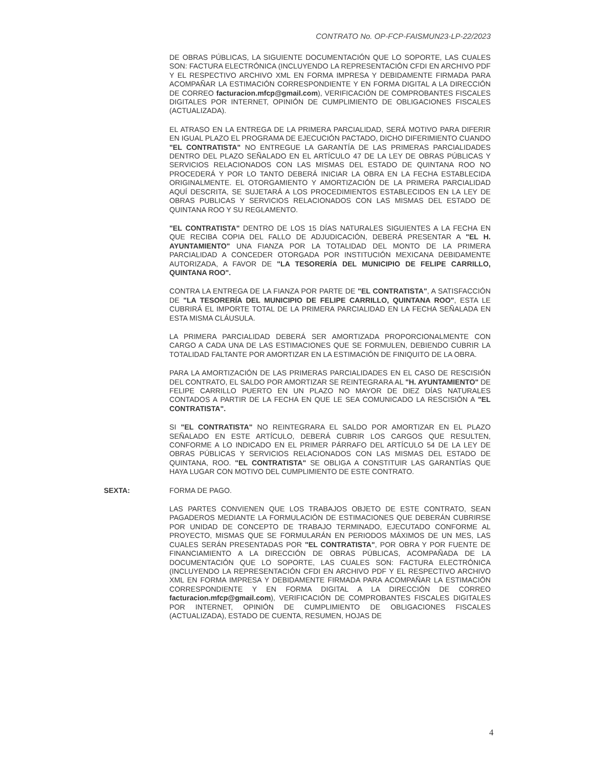CONTRATO No. OP-FCP-FAISMUN23-LP-22/2023
DE OBRAS PÚBLICAS, LA SIGUIENTE DOCUMENTACIÓN QUE LO SOPORTE, LAS CUALES SON: FACTURA ELECTRÓNICA (INCLUYENDO LA REPRESENTACIÓN CFDI EN ARCHIVO PDF Y EL RESPECTIVO ARCHIVO XML EN FORMA IMPRESA Y DEBIDAMENTE FIRMADA PARA ACOMPAÑAR LA ESTIMACIÓN CORRESPONDIENTE Y EN FORMA DIGITAL A LA DIRECCIÓN DE CORREO facturacion.mfcp@gmail.com), VERIFICACIÓN DE COMPROBANTES FISCALES DIGITALES POR INTERNET, OPINIÓN DE CUMPLIMIENTO DE OBLIGACIONES FISCALES (ACTUALIZADA).
EL ATRASO EN LA ENTREGA DE LA PRIMERA PARCIALIDAD, SERÁ MOTIVO PARA DIFERIR EN IGUAL PLAZO EL PROGRAMA DE EJECUCIÓN PACTADO, DICHO DIFERIMIENTO CUANDO "EL CONTRATISTA" NO ENTREGUE LA GARANTÍA DE LAS PRIMERAS PARCIALIDADES DENTRO DEL PLAZO SEÑALADO EN EL ARTÍCULO 47 DE LA LEY DE OBRAS PÚBLICAS Y SERVICIOS RELACIONADOS CON LAS MISMAS DEL ESTADO DE QUINTANA ROO NO PROCEDERÁ Y POR LO TANTO DEBERÁ INICIAR LA OBRA EN LA FECHA ESTABLECIDA ORIGINALMENTE. EL OTORGAMIENTO Y AMORTIZACIÓN DE LA PRIMERA PARCIALIDAD AQUÍ DESCRITA, SE SUJETARÁ A LOS PROCEDIMIENTOS ESTABLECIDOS EN LA LEY DE OBRAS PUBLICAS Y SERVICIOS RELACIONADOS CON LAS MISMAS DEL ESTADO DE QUINTANA ROO Y SU REGLAMENTO.
"EL CONTRATISTA" DENTRO DE LOS 15 DÍAS NATURALES SIGUIENTES A LA FECHA EN QUE RECIBA COPIA DEL FALLO DE ADJUDICACIÓN, DEBERÁ PRESENTAR A "EL H. AYUNTAMIENTO" UNA FIANZA POR LA TOTALIDAD DEL MONTO DE LA PRIMERA PARCIALIDAD A CONCEDER OTORGADA POR INSTITUCIÓN MEXICANA DEBIDAMENTE AUTORIZADA, A FAVOR DE "LA TESORERÍA DEL MUNICIPIO DE FELIPE CARRILLO, QUINTANA ROO".
CONTRA LA ENTREGA DE LA FIANZA POR PARTE DE "EL CONTRATISTA", A SATISFACCIÓN DE "LA TESORERÍA DEL MUNICIPIO DE FELIPE CARRILLO, QUINTANA ROO", ESTA LE CUBRIRÁ EL IMPORTE TOTAL DE LA PRIMERA PARCIALIDAD EN LA FECHA SEÑALADA EN ESTA MISMA CLÁUSULA.
LA PRIMERA PARCIALIDAD DEBERÁ SER AMORTIZADA PROPORCIONALMENTE CON CARGO A CADA UNA DE LAS ESTIMACIONES QUE SE FORMULEN, DEBIENDO CUBRIR LA TOTALIDAD FALTANTE POR AMORTIZAR EN LA ESTIMACIÓN DE FINIQUITO DE LA OBRA.
PARA LA AMORTIZACIÓN DE LAS PRIMERAS PARCIALIDADES EN EL CASO DE RESCISIÓN DEL CONTRATO, EL SALDO POR AMORTIZAR SE REINTEGRARA AL "H. AYUNTAMIENTO" DE FELIPE CARRILLO PUERTO EN UN PLAZO NO MAYOR DE DIEZ DÍAS NATURALES CONTADOS A PARTIR DE LA FECHA EN QUE LE SEA COMUNICADO LA RESCISIÓN A "EL CONTRATISTA".
SI "EL CONTRATISTA" NO REINTEGRARA EL SALDO POR AMORTIZAR EN EL PLAZO SEÑALADO EN ESTE ARTÍCULO, DEBERÁ CUBRIR LOS CARGOS QUE RESULTEN, CONFORME A LO INDICADO EN EL PRIMER PÁRRAFO DEL ARTÍCULO 54 DE LA LEY DE OBRAS PÚBLICAS Y SERVICIOS RELACIONADOS CON LAS MISMAS DEL ESTADO DE QUINTANA, ROO. "EL CONTRATISTA" SE OBLIGA A CONSTITUIR LAS GARANTÍAS QUE HAYA LUGAR CON MOTIVO DEL CUMPLIMIENTO DE ESTE CONTRATO.
SEXTA: FORMA DE PAGO.
LAS PARTES CONVIENEN QUE LOS TRABAJOS OBJETO DE ESTE CONTRATO, SEAN PAGADEROS MEDIANTE LA FORMULACIÓN DE ESTIMACIONES QUE DEBERÁN CUBRIRSE POR UNIDAD DE CONCEPTO DE TRABAJO TERMINADO, EJECUTADO CONFORME AL PROYECTO, MISMAS QUE SE FORMULARÁN EN PERIODOS MÁXIMOS DE UN MES, LAS CUALES SERÁN PRESENTADAS POR "EL CONTRATISTA", POR OBRA Y POR FUENTE DE FINANCIAMIENTO A LA DIRECCIÓN DE OBRAS PÚBLICAS, ACOMPAÑADA DE LA DOCUMENTACIÓN QUE LO SOPORTE, LAS CUALES SON: FACTURA ELECTRÓNICA (INCLUYENDO LA REPRESENTACIÓN CFDI EN ARCHIVO PDF Y EL RESPECTIVO ARCHIVO XML EN FORMA IMPRESA Y DEBIDAMENTE FIRMADA PARA ACOMPAÑAR LA ESTIMACIÓN CORRESPONDIENTE Y EN FORMA DIGITAL A LA DIRECCIÓN DE CORREO facturacion.mfcp@gmail.com), VERIFICACIÓN DE COMPROBANTES FISCALES DIGITALES POR INTERNET, OPINIÓN DE CUMPLIMIENTO DE OBLIGACIONES FISCALES (ACTUALIZADA), ESTADO DE CUENTA, RESUMEN, HOJAS DE
4